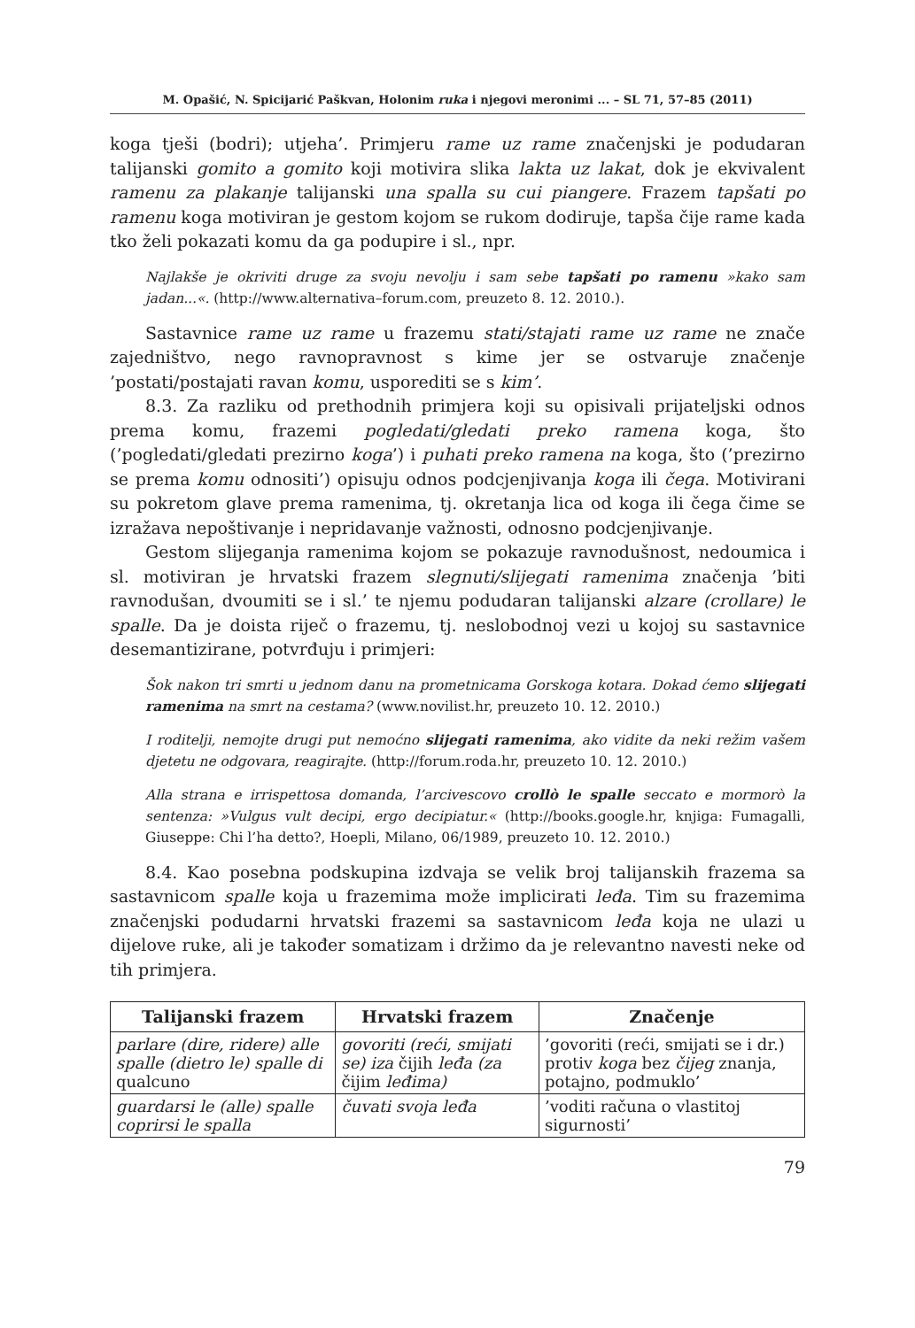M. Opašić, N. Spicijarić Paškvan, Holonim ruka i njegovi meronimi ... – SL 71, 57–85 (2011)
koga tješi (bodri); utjeha’. Primjeru rame uz rame značenjski je podudaran talijanski gomito a gomito koji motivira slika lakta uz lakat, dok je ekvivalent ramenu za plakanje talijanski una spalla su cui piangere. Frazem tapšati po ramenu koga motiviran je gestom kojom se rukom dodiruje, tapša čije rame kada tko želi pokazati komu da ga podupire i sl., npr.
Najlakše je okriviti druge za svoju nevolju i sam sebe tapšati po ramenu »kako sam jadan...«. (http://www.alternativa–forum.com, preuzeto 8. 12. 2010.).
Sastavnice rame uz rame u frazemu stati/stajati rame uz rame ne znače zajedništvo, nego ravnopravnost s kime jer se ostvaruje značenje ’postati/postajati ravan komu, usporediti se s kim’.
8.3. Za razliku od prethodnih primjera koji su opisivali prijateljski odnos prema komu, frazemi pogledati/gledati preko ramena koga, što (’pogledati/gledati prezirno koga’) i puhati preko ramena na koga, što (’prezirno se prema komu odnositi’) opisuju odnos podcjenjivanja koga ili čega. Motivirani su pokretom glave prema ramenima, tj. okretanja lica od koga ili čega čime se izražava nepoštivanje i nepridavanje važnosti, odnosno podcjenjivanje.
Gestom slijeganja ramenima kojom se pokazuje ravnodušnost, nedoumica i sl. motiviran je hrvatski frazem slegnuti/slijegati ramenima značenja ’biti ravnodušan, dvoumiti se i sl.’ te njemu podudaran talijanski alzare (crollare) le spalle. Da je doista riječ o frazemu, tj. neslobodnoj vezi u kojoj su sastavnice desemantizirane, potvrđuju i primjeri:
Šok nakon tri smrti u jednom danu na prometnicama Gorskoga kotara. Dokad ćemo slijegati ramenima na smrt na cestama? (www.novilist.hr, preuzeto 10. 12. 2010.)
I roditelji, nemojte drugi put nemoćno slijegati ramenima, ako vidite da neki režim vašem djetetu ne odgovara, reagirajte. (http://forum.roda.hr, preuzeto 10. 12. 2010.)
Alla strana e irrispettosa domanda, l’arcivescovo crollò le spalle seccato e mormorò la sentenza: »Vulgus vult decipi, ergo decipiatur.« (http://books.google.hr, knjiga: Fumagalli, Giuseppe: Chi l’ha detto?, Hoepli, Milano, 06/1989, preuzeto 10. 12. 2010.)
8.4. Kao posebna podskupina izdvaja se velik broj talijanskih frazema sa sastavnicom spalle koja u frazemima može implicirati leđa. Tim su frazemima značenjski podudarni hrvatski frazemi sa sastavnicom leđa koja ne ulazi u dijelove ruke, ali je također somatizam i držimo da je relevantno navesti neke od tih primjera.
| Talijanski frazem | Hrvatski frazem | Značenje |
| --- | --- | --- |
| parlare (dire, ridere) alle spalle (dietro le) spalle di qualcuno | govoriti (reći, smijati se) iza čijih leđa (za čijim leđima) | ’govoriti (reći, smijati se i dr.) protiv koga bez čijeg znanja, potajno, podmuklo’ |
| guardarsi le (alle) spalle coprirsi le spalla | čuvati svoja leđa | ’voditi računa o vlastitoj sigurnosti’ |
79